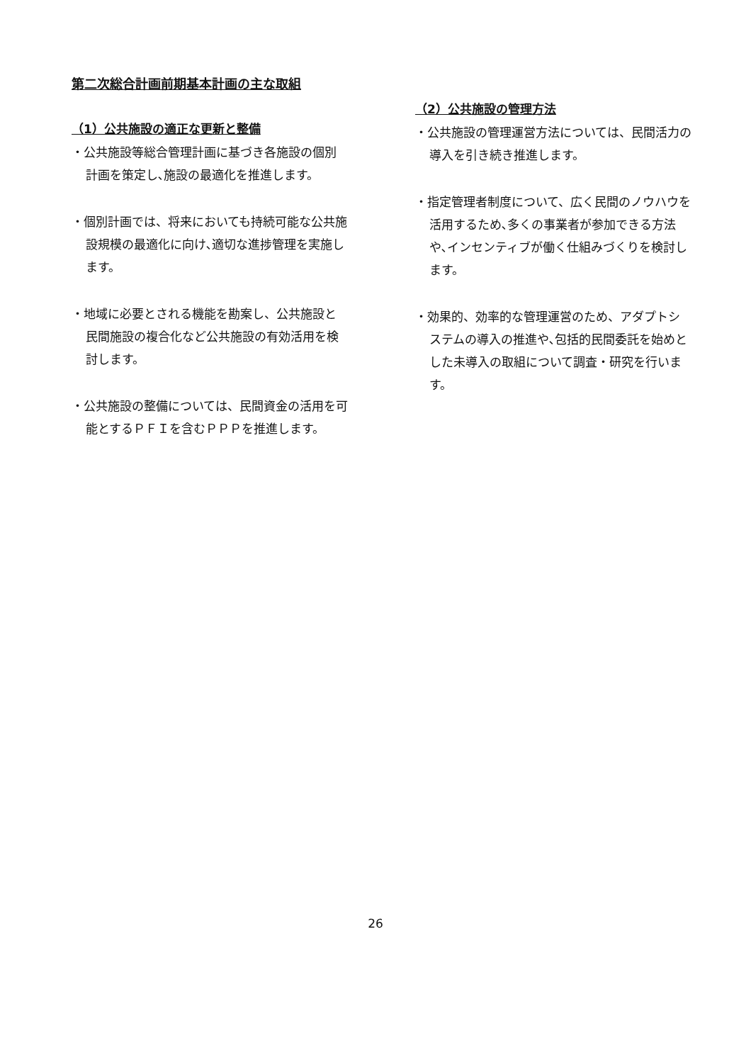第二次総合計画前期基本計画の主な取組
（1）公共施設の適正な更新と整備
・公共施設等総合管理計画に基づき各施設の個別計画を策定し､施設の最適化を推進します。
・個別計画では、将来においても持続可能な公共施設規模の最適化に向け､適切な進捗管理を実施します。
・地域に必要とされる機能を勘案し、公共施設と民間施設の複合化など公共施設の有効活用を検討します。
・公共施設の整備については、民間資金の活用を可能とするＰＦＩを含むＰＰＰを推進します。
（2）公共施設の管理方法
・公共施設の管理運営方法については、民間活力の導入を引き続き推進します。
・指定管理者制度について、広く民間のノウハウを活用するため､多くの事業者が参加できる方法や､インセンティブが働く仕組みづくりを検討します。
・効果的、効率的な管理運営のため、アダプトシステムの導入の推進や､包括的民間委託を始めとした未導入の取組について調査・研究を行います。
26